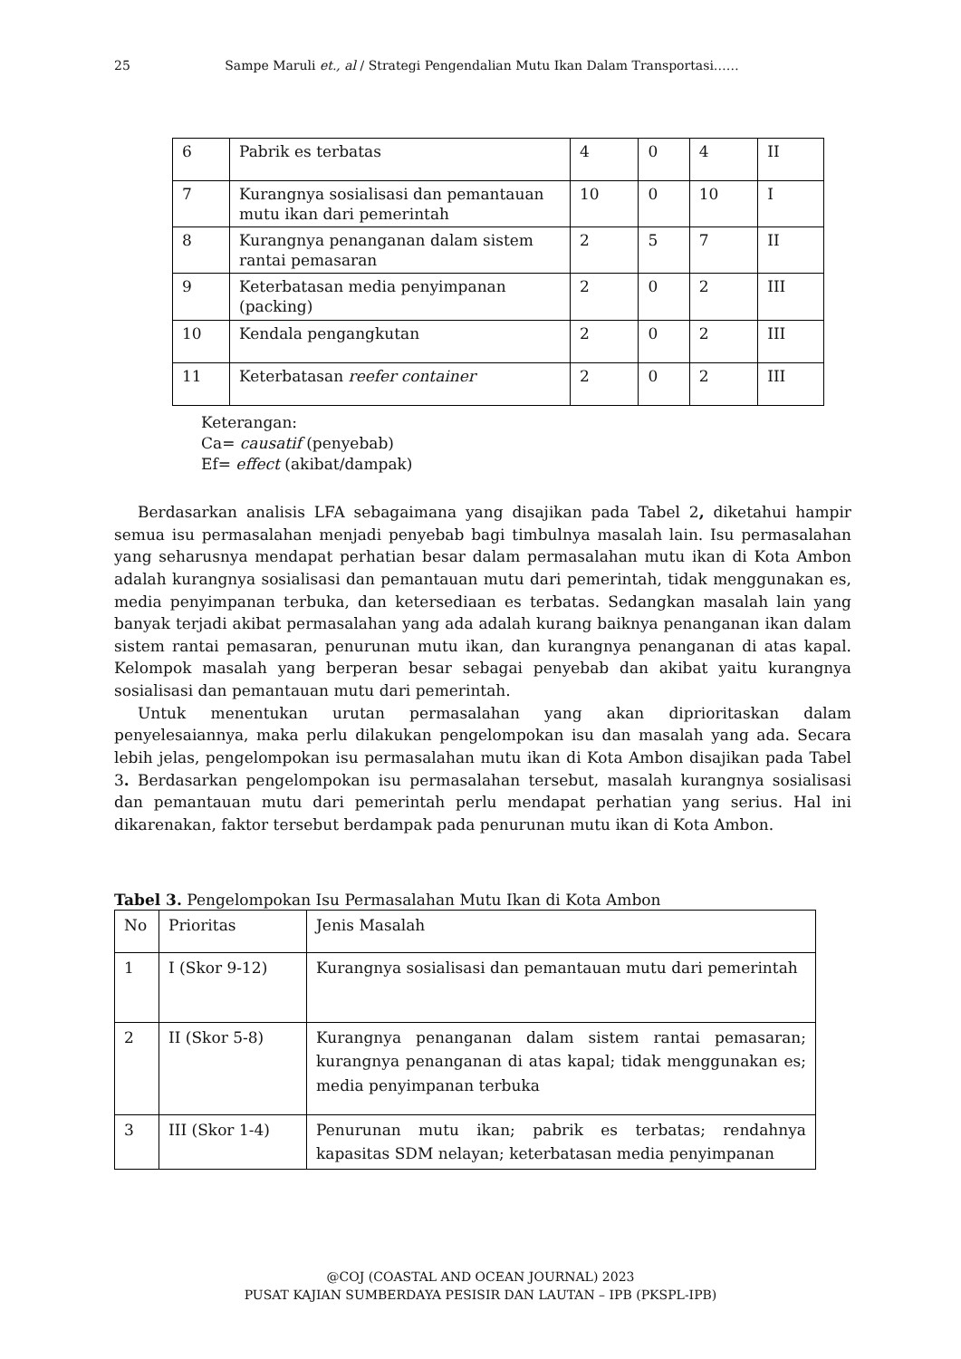25 Sampe Maruli et., al / Strategi Pengendalian Mutu Ikan Dalam Transportasi……
| 6 | Pabrik es terbatas | 4 | 0 | 4 | II |
| 7 | Kurangnya sosialisasi dan pemantauan mutu ikan dari pemerintah | 10 | 0 | 10 | I |
| 8 | Kurangnya penanganan dalam sistem rantai pemasaran | 2 | 5 | 7 | II |
| 9 | Keterbatasan media penyimpanan (packing) | 2 | 0 | 2 | III |
| 10 | Kendala pengangkutan | 2 | 0 | 2 | III |
| 11 | Keterbatasan reefer container | 2 | 0 | 2 | III |
Keterangan:
Ca= causatif (penyebab)
Ef= effect (akibat/dampak)
Berdasarkan analisis LFA sebagaimana yang disajikan pada Tabel 2, diketahui hampir semua isu permasalahan menjadi penyebab bagi timbulnya masalah lain. Isu permasalahan yang seharusnya mendapat perhatian besar dalam permasalahan mutu ikan di Kota Ambon adalah kurangnya sosialisasi dan pemantauan mutu dari pemerintah, tidak menggunakan es, media penyimpanan terbuka, dan ketersediaan es terbatas. Sedangkan masalah lain yang banyak terjadi akibat permasalahan yang ada adalah kurang baiknya penanganan ikan dalam sistem rantai pemasaran, penurunan mutu ikan, dan kurangnya penanganan di atas kapal. Kelompok masalah yang berperan besar sebagai penyebab dan akibat yaitu kurangnya sosialisasi dan pemantauan mutu dari pemerintah.
Untuk menentukan urutan permasalahan yang akan diprioritaskan dalam penyelesaiannya, maka perlu dilakukan pengelompokan isu dan masalah yang ada. Secara lebih jelas, pengelompokan isu permasalahan mutu ikan di Kota Ambon disajikan pada Tabel 3. Berdasarkan pengelompokan isu permasalahan tersebut, masalah kurangnya sosialisasi dan pemantauan mutu dari pemerintah perlu mendapat perhatian yang serius. Hal ini dikarenakan, faktor tersebut berdampak pada penurunan mutu ikan di Kota Ambon.
Tabel 3. Pengelompokan Isu Permasalahan Mutu Ikan di Kota Ambon
| No | Prioritas | Jenis Masalah |
| 1 | I (Skor 9-12) | Kurangnya sosialisasi dan pemantauan mutu dari pemerintah |
| 2 | II (Skor 5-8) | Kurangnya penanganan dalam sistem rantai pemasaran; kurangnya penanganan di atas kapal; tidak menggunakan es; media penyimpanan terbuka |
| 3 | III (Skor 1-4) | Penurunan mutu ikan; pabrik es terbatas; rendahnya kapasitas SDM nelayan; keterbatasan media penyimpanan |
@COJ (COASTAL AND OCEAN JOURNAL) 2023
PUSAT KAJIAN SUMBERDAYA PESISIR DAN LAUTAN – IPB (PKSPL-IPB)